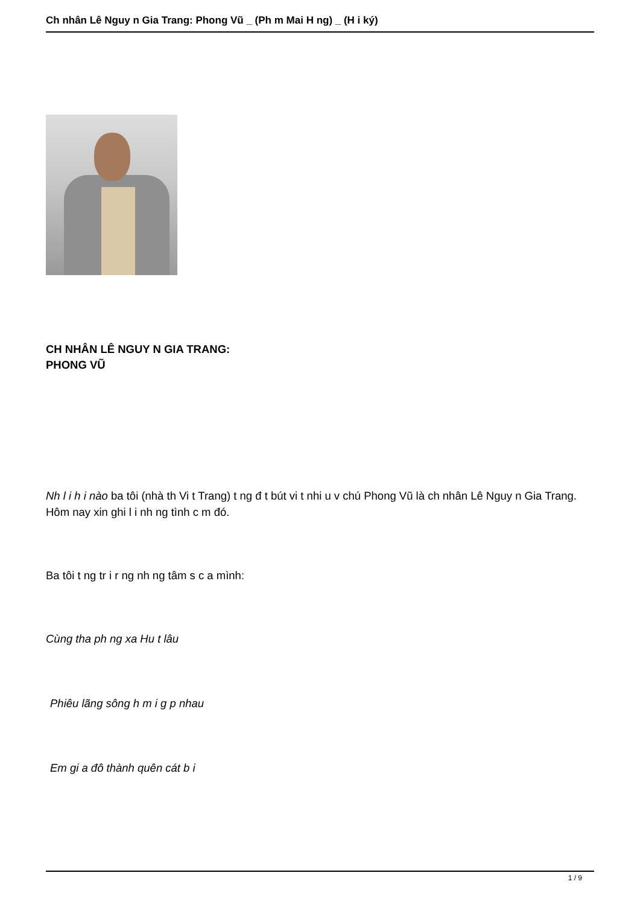Ch nhân Lê Nguy n Gia Trang: Phong Vũ _ (Ph m Mai H ng) _ (H i ký)
CH NHÂN LÊ NGUY N GIA TRANG:
PHONG VŨ
Nh l i h i nào ba tôi (nhà th Vi t Trang) t ng đ t bút vi t nhi u v chú Phong Vũ là ch nhân Lê Nguy n Gia Trang. Hôm nay xin ghi l i nh ng tình c m đó.
Ba tôi t ng tr i r ng nh ng tâm s c a mình:
Cùng tha ph ng xa Hu t lâu
Phiêu lãng sông h m i g p nhau
Em gi a đô thành quên cát b i
1 / 9